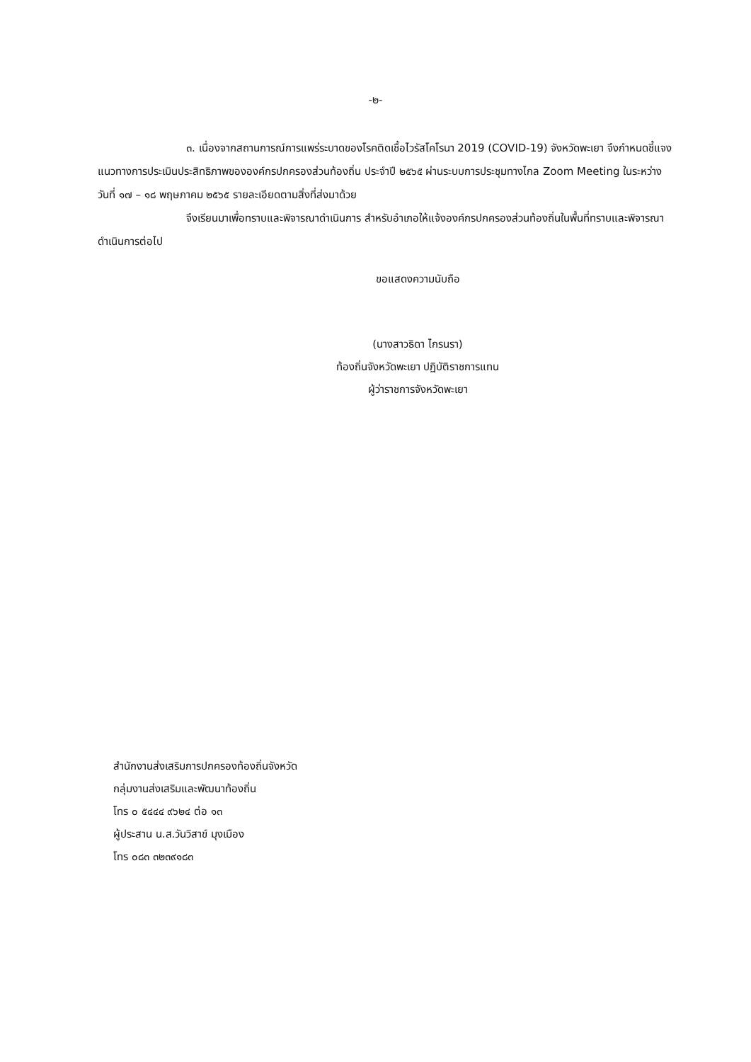-๒-
๓. เนื่องจากสถานการณ์การแพร่ระบาดของโรคติดเชื้อไวรัสโคโรนา 2019 (COVID-19) จังหวัดพะเยา จึงกำหนดชี้แจงแนวทางการประเมินประสิทธิภาพขององค์กรปกครองส่วนท้องถิ่น ประจำปี ๒๕๖๕ ผ่านระบบการประชุมทางไกล Zoom Meeting ในระหว่างวันที่ ๑๗ – ๑๘ พฤษภาคม ๒๕๖๕ รายละเอียดตามสิ่งที่ส่งมาด้วย
จึงเรียนมาเพื่อทราบและพิจารณาดำเนินการ สำหรับอำเภอให้แจ้งองค์กรปกครองส่วนท้องถิ่นในพื้นที่ทราบและพิจารณาดำเนินการต่อไป
ขอแสดงความนับถือ
(นางสาวธิดา ไกรนรา)
ท้องถิ่นจังหวัดพะเยา ปฏิบัติราชการแทน
ผู้ว่าราชการจังหวัดพะเยา
สำนักงานส่งเสริมการปกครองท้องถิ่นจังหวัด
กลุ่มงานส่งเสริมและพัฒนาท้องถิ่น
โทร ๐ ๕๔๔๔ ๙๖๒๔ ต่อ ๑๓
ผู้ประสาน น.ส.วันวิสาข์ มุงเมือง
โทร ๐๘๓ ๓๒๓๙๑๘๓